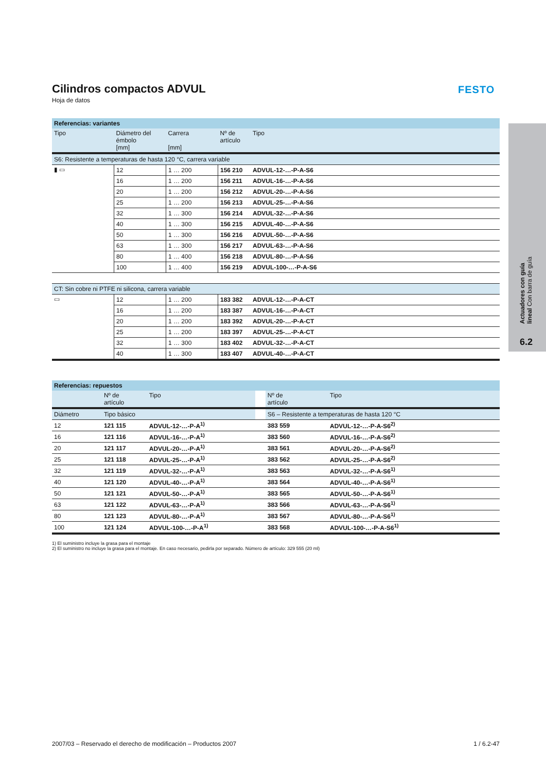FESTO
Actuadores con guía lineal Con barra de guía
6.2
Cilindros compactos ADVUL
Hoja de datos
| Referencias: variantes | | | | |
| Tipo | Diámetro del émbolo [mm] | Carrera [mm] | Nº de artículo | Tipo |
| S6: Resistente a temperaturas de hasta 120 °C, carrera variable | | | | |
| ▮ ▭ | 12 | 1 … 200 | 156 210 | ADVUL-12-…-P-A-S6 |
| | 16 | 1 … 200 | 156 211 | ADVUL-16-…-P-A-S6 |
| | 20 | 1 … 200 | 156 212 | ADVUL-20-…-P-A-S6 |
| | 25 | 1 … 200 | 156 213 | ADVUL-25-…-P-A-S6 |
| | 32 | 1 … 300 | 156 214 | ADVUL-32-…-P-A-S6 |
| | 40 | 1 … 300 | 156 215 | ADVUL-40-…-P-A-S6 |
| | 50 | 1 … 300 | 156 216 | ADVUL-50-…-P-A-S6 |
| | 63 | 1 … 300 | 156 217 | ADVUL-63-…-P-A-S6 |
| | 80 | 1 … 400 | 156 218 | ADVUL-80-…-P-A-S6 |
| | 100 | 1 … 400 | 156 219 | ADVUL-100-…-P-A-S6 |
| CT: Sin cobre ni PTFE ni silicona, carrera variable | | | | |
| ▭ | 12 | 1 … 200 | 183 382 | ADVUL-12-…-P-A-CT |
| | 16 | 1 … 200 | 183 387 | ADVUL-16-…-P-A-CT |
| | 20 | 1 … 200 | 183 392 | ADVUL-20-…-P-A-CT |
| | 25 | 1 … 200 | 183 397 | ADVUL-25-…-P-A-CT |
| | 32 | 1 … 300 | 183 402 | ADVUL-32-…-P-A-CT |
| | 40 | 1 … 300 | 183 407 | ADVUL-40-…-P-A-CT |
| Referencias: repuestos | | | | | |
| | Nº de artículo | Tipo | | Nº de artículo | Tipo |
| Diámetro | Tipo básico | | | S6 – Resistente a temperaturas de hasta 120 °C | |
| 12 | 121 115 | ADVUL-12-…-P-A<sup>1)</sup> | | 383 559 | ADVUL-12-…-P-A-S6<sup>2)</sup> |
| 16 | 121 116 | ADVUL-16-…-P-A<sup>1)</sup> | | 383 560 | ADVUL-16-…-P-A-S6<sup>2)</sup> |
| 20 | 121 117 | ADVUL-20-…-P-A<sup>1)</sup> | | 383 561 | ADVUL-20-…-P-A-S6<sup>2)</sup> |
| 25 | 121 118 | ADVUL-25-…-P-A<sup>1)</sup> | | 383 562 | ADVUL-25-…-P-A-S6<sup>2)</sup> |
| 32 | 121 119 | ADVUL-32-…-P-A<sup>1)</sup> | | 383 563 | ADVUL-32-…-P-A-S6<sup>1)</sup> |
| 40 | 121 120 | ADVUL-40-…-P-A<sup>1)</sup> | | 383 564 | ADVUL-40-…-P-A-S6<sup>1)</sup> |
| 50 | 121 121 | ADVUL-50-…-P-A<sup>1)</sup> | | 383 565 | ADVUL-50-…-P-A-S6<sup>1)</sup> |
| 63 | 121 122 | ADVUL-63-…-P-A<sup>1)</sup> | | 383 566 | ADVUL-63-…-P-A-S6<sup>1)</sup> |
| 80 | 121 123 | ADVUL-80-…-P-A<sup>1)</sup> | | 383 567 | ADVUL-80-…-P-A-S6<sup>1)</sup> |
| 100 | 121 124 | ADVUL-100-…-P-A<sup>1)</sup> | | 383 568 | ADVUL-100-…-P-A-S6<sup>1)</sup> |
1) El suministro incluye la grasa para el montaje
2) El suministro no incluye la grasa para el montaje. En caso necesario, pedirla por separado. Número de artículo: 329 555 (20 ml)
2007/03 – Reservado el derecho de modificación – Productos 2007 1 / 6.2-47